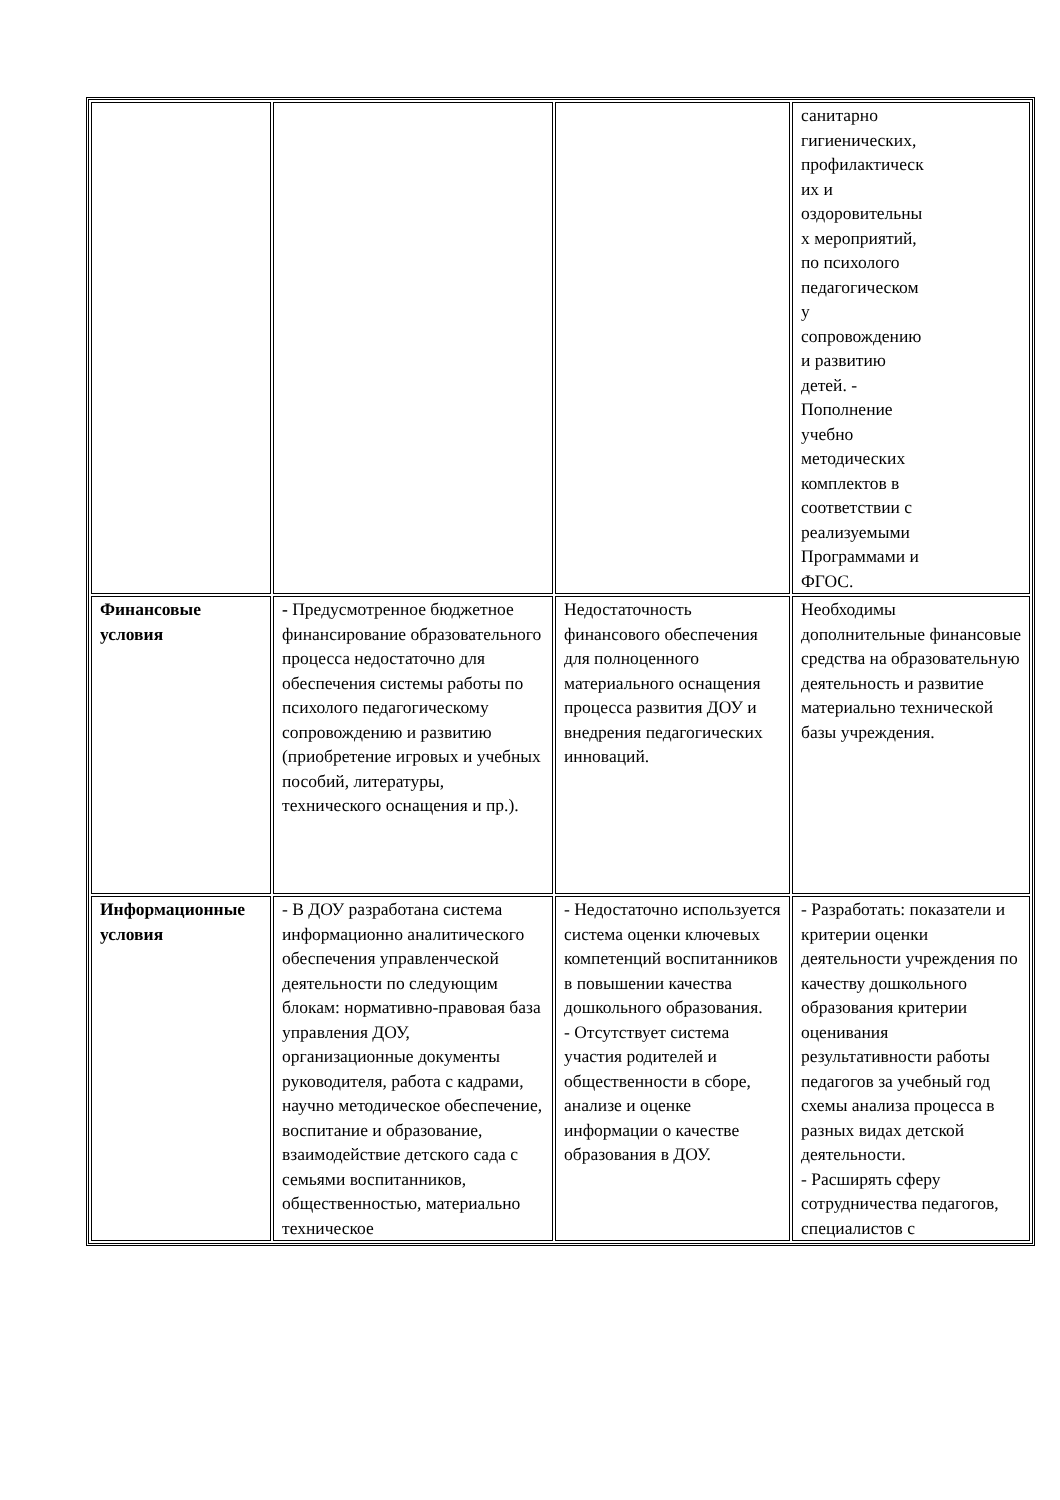| | | | санитарно гигиенических, профилактическ их и оздоровительны х мероприятий, по психолого педагогическом у сопровождению и развитию детей. - Пополнение учебно методических комплектов в соответствии с реализуемыми Программами и ФГОС. |
| Финансовые условия | - Предусмотренное бюджетное финансирование образовательного процесса недостаточно для обеспечения системы работы по психолого педагогическому сопровождению и развитию (приобретение игровых и учебных пособий, литературы, технического оснащения и пр.). | Недостаточность финансового обеспечения для полноценного материального оснащения процесса развития ДОУ и внедрения педагогических инноваций. | Необходимы дополнительные финансовые средства на образовательную деятельность и развитие материально технической базы учреждения. |
| Информационные условия | - В ДОУ разработана система информационно аналитического обеспечения управленческой деятельности по следующим блокам: нормативно-правовая база управления ДОУ, организационные документы руководителя, работа с кадрами, научно методическое обеспечение, воспитание и образование, взаимодействие детского сада с семьями воспитанников, общественностью, материально техническое | - Недостаточно используется система оценки ключевых компетенций воспитанников в повышении качества дошкольного образования. - Отсутствует система участия родителей и общественности в сборе, анализе и оценке информации о качестве образования в ДОУ. | - Разработать: показатели и критерии оценки деятельности учреждения по качеству дошкольного образования критерии оценивания результативности работы педагогов за учебный год схемы анализа процесса в разных видах детской деятельности. - Расширять сферу сотрудничества педагогов, специалистов с |